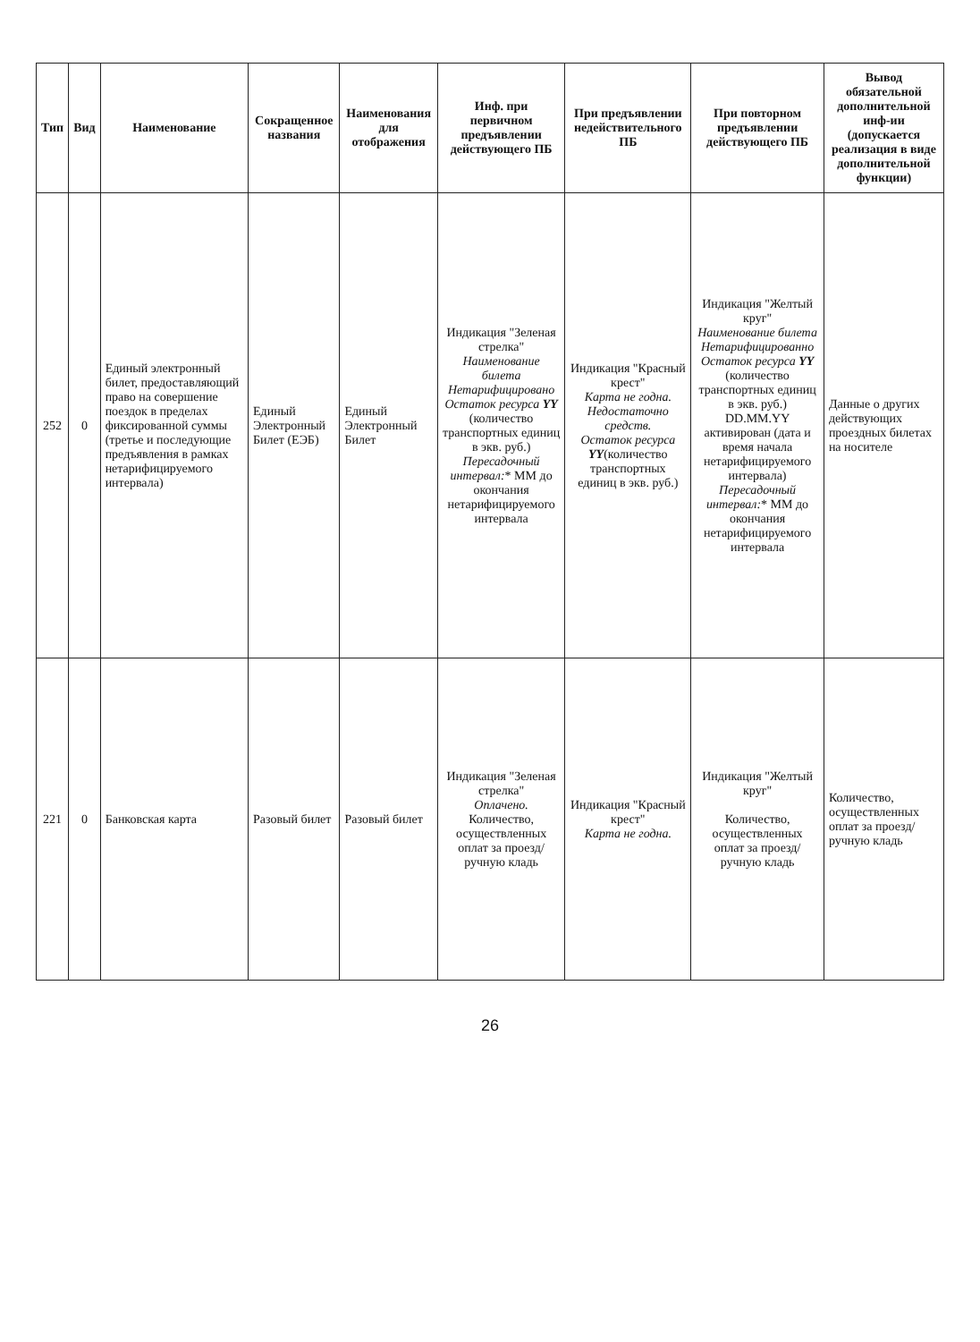| Тип | Вид | Наименование | Сокращенное названия | Наименования для отображения | Инф. при первичном предъявлении действующего ПБ | При предъявлении недействительного ПБ | При повторном предъявлении действующего ПБ | Вывод обязательной дополнительной инф-ии (допускается реализация в виде дополнительной функции) |
| --- | --- | --- | --- | --- | --- | --- | --- | --- |
| 252 | 0 | Единый электронный билет, предоставляющий право на совершение поездок в пределах фиксированной суммы (третье и последующие предъявления в рамках нетарифицируемого интервала) | Единый Электронный Билет (ЕЭБ) | Единый Электронный Билет | Индикация "Зеленая стрелка" Наименование билета Нетарифицировано Остаток ресурса YY (количество транспортных единиц в экв. руб.) Пересадочный интервал: * ММ до окончания нетарифицируемого интервала | Индикация "Красный крест" Карта не годна. Недостаточно средств. Остаток ресурса YY (количество транспортных единиц в экв. руб.) | Индикация "Желтый круг" Наименование билета Нетарифицированно Остаток ресурса YY (количество транспортных единиц в экв. руб.) DD.MM.YY активирован (дата и время начала нетарифицируемого интервала) Пересадочный интервал: * ММ до окончания нетарифицируемого интервала | Данные о других действующих проездных билетах на носителе |
| 221 | 0 | Банковская карта | Разовый билет | Разовый билет | Индикация "Зеленая стрелка" Оплачено. Количество, осуществленных оплат за проезд/ ручную кладь | Индикация "Красный крест" Карта не годна. | Индикация "Желтый круг" Количество, осуществленных оплат за проезд/ ручную кладь | Количество, осуществленных оплат за проезд/ ручную кладь |
26